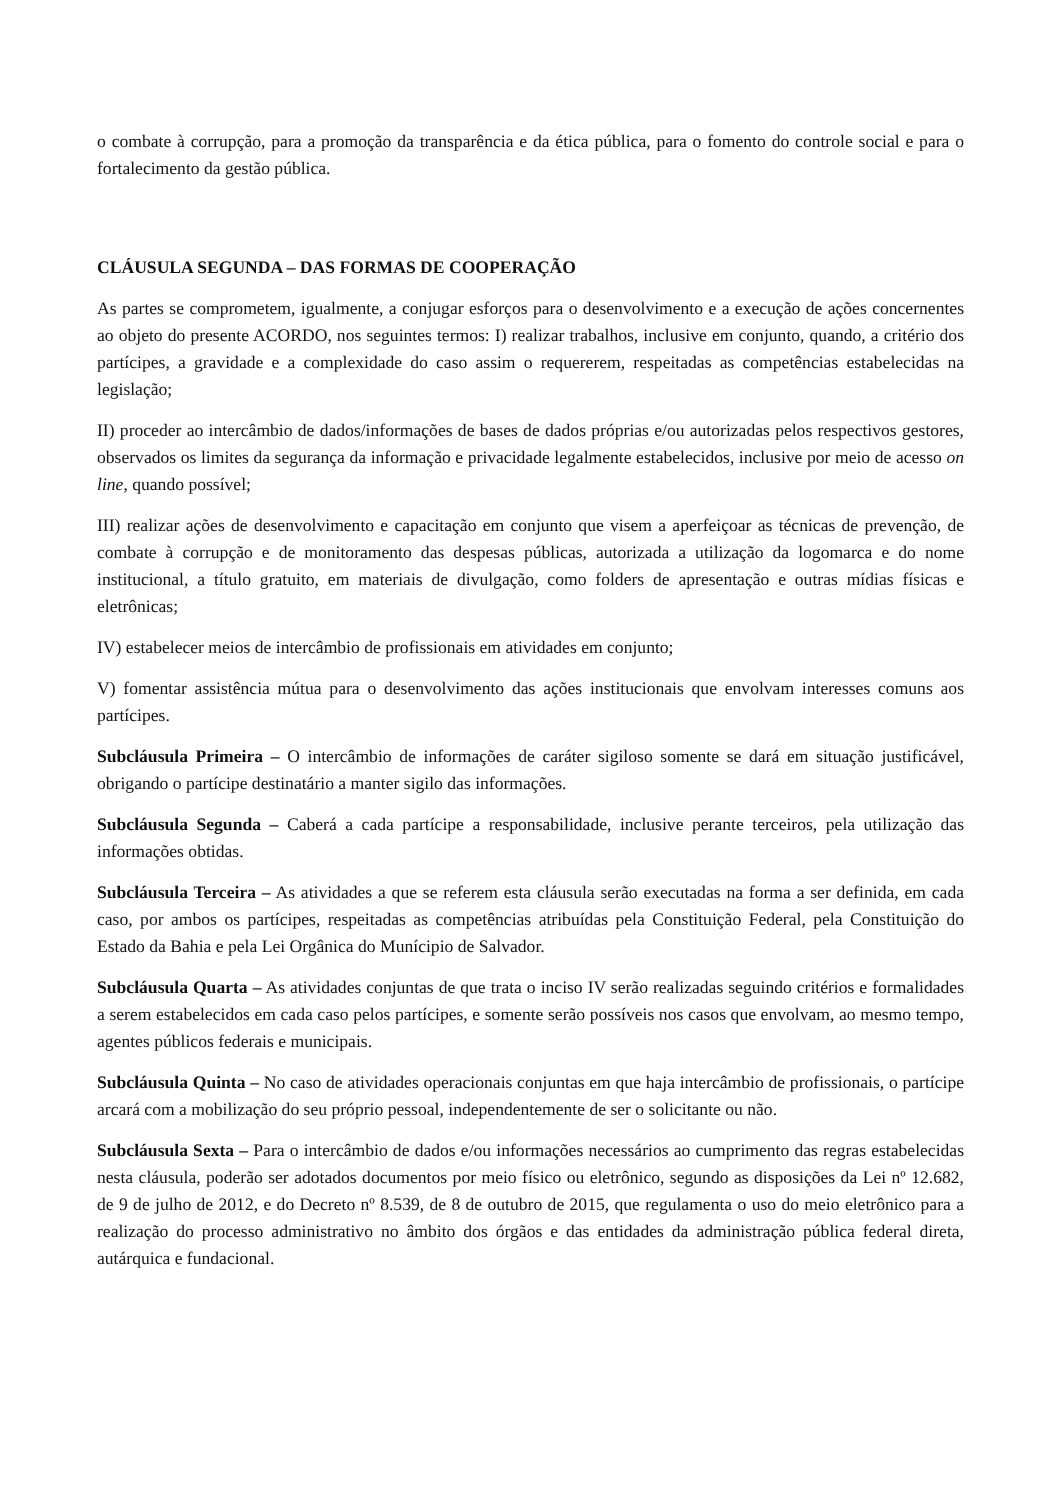o combate à corrupção, para a promoção da transparência e da ética pública, para o fomento do controle social e para o fortalecimento da gestão pública.
CLÁUSULA SEGUNDA – DAS FORMAS DE COOPERAÇÃO
As partes se comprometem, igualmente, a conjugar esforços para o desenvolvimento e a execução de ações concernentes ao objeto do presente ACORDO, nos seguintes termos: I) realizar trabalhos, inclusive em conjunto, quando, a critério dos partícipes, a gravidade e a complexidade do caso assim o requererem, respeitadas as competências estabelecidas na legislação;
II) proceder ao intercâmbio de dados/informações de bases de dados próprias e/ou autorizadas pelos respectivos gestores, observados os limites da segurança da informação e privacidade legalmente estabelecidos, inclusive por meio de acesso on line, quando possível;
III) realizar ações de desenvolvimento e capacitação em conjunto que visem a aperfeiçoar as técnicas de prevenção, de combate à corrupção e de monitoramento das despesas públicas, autorizada a utilização da logomarca e do nome institucional, a título gratuito, em materiais de divulgação, como folders de apresentação e outras mídias físicas e eletrônicas;
IV) estabelecer meios de intercâmbio de profissionais em atividades em conjunto;
V) fomentar assistência mútua para o desenvolvimento das ações institucionais que envolvam interesses comuns aos partícipes.
Subcláusula Primeira – O intercâmbio de informações de caráter sigiloso somente se dará em situação justificável, obrigando o partícipe destinatário a manter sigilo das informações.
Subcláusula Segunda – Caberá a cada partícipe a responsabilidade, inclusive perante terceiros, pela utilização das informações obtidas.
Subcláusula Terceira – As atividades a que se referem esta cláusula serão executadas na forma a ser definida, em cada caso, por ambos os partícipes, respeitadas as competências atribuídas pela Constituição Federal, pela Constituição do Estado da Bahia e pela Lei Orgânica do Munícipio de Salvador.
Subcláusula Quarta – As atividades conjuntas de que trata o inciso IV serão realizadas seguindo critérios e formalidades a serem estabelecidos em cada caso pelos partícipes, e somente serão possíveis nos casos que envolvam, ao mesmo tempo, agentes públicos federais e municipais.
Subcláusula Quinta – No caso de atividades operacionais conjuntas em que haja intercâmbio de profissionais, o partícipe arcará com a mobilização do seu próprio pessoal, independentemente de ser o solicitante ou não.
Subcláusula Sexta – Para o intercâmbio de dados e/ou informações necessários ao cumprimento das regras estabelecidas nesta cláusula, poderão ser adotados documentos por meio físico ou eletrônico, segundo as disposições da Lei nº 12.682, de 9 de julho de 2012, e do Decreto nº 8.539, de 8 de outubro de 2015, que regulamenta o uso do meio eletrônico para a realização do processo administrativo no âmbito dos órgãos e das entidades da administração pública federal direta, autárquica e fundacional.